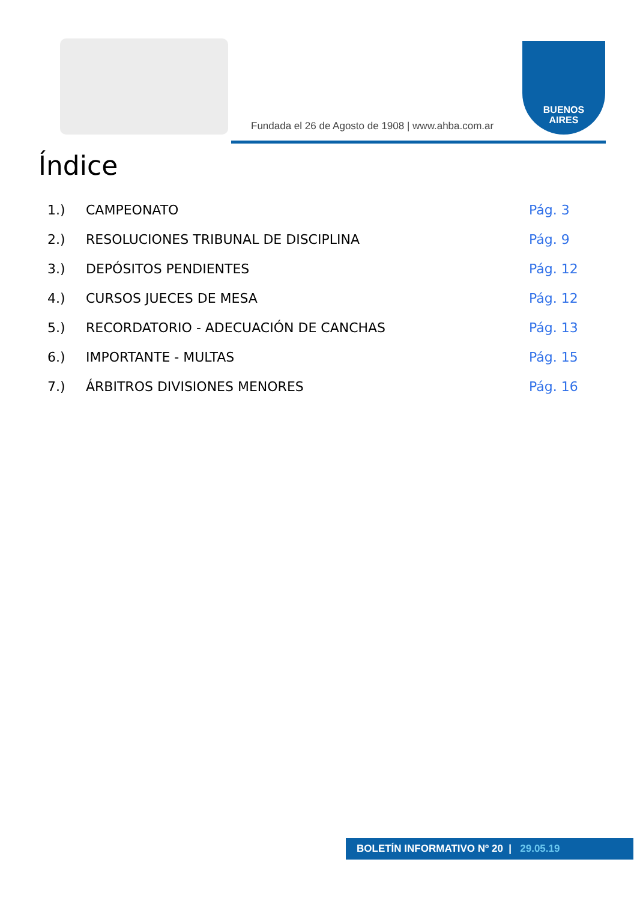Fundada el 26 de Agosto de 1908 | www.ahba.com.ar
BUENOS
AIRES
Índice
1.) CAMPEONATO Pág. 3
2.) RESOLUCIONES TRIBUNAL DE DISCIPLINA Pág. 9
3.) DEPÓSITOS PENDIENTES Pág. 12
4.) CURSOS JUECES DE MESA Pág. 12
5.) RECORDATORIO - ADECUACIÓN DE CANCHAS Pág. 13
6.) IMPORTANTE - MULTAS Pág. 15
7.) ÁRBITROS DIVISIONES MENORES Pág. 16
BOLETÍN INFORMATIVO Nº 20 | 29.05.19